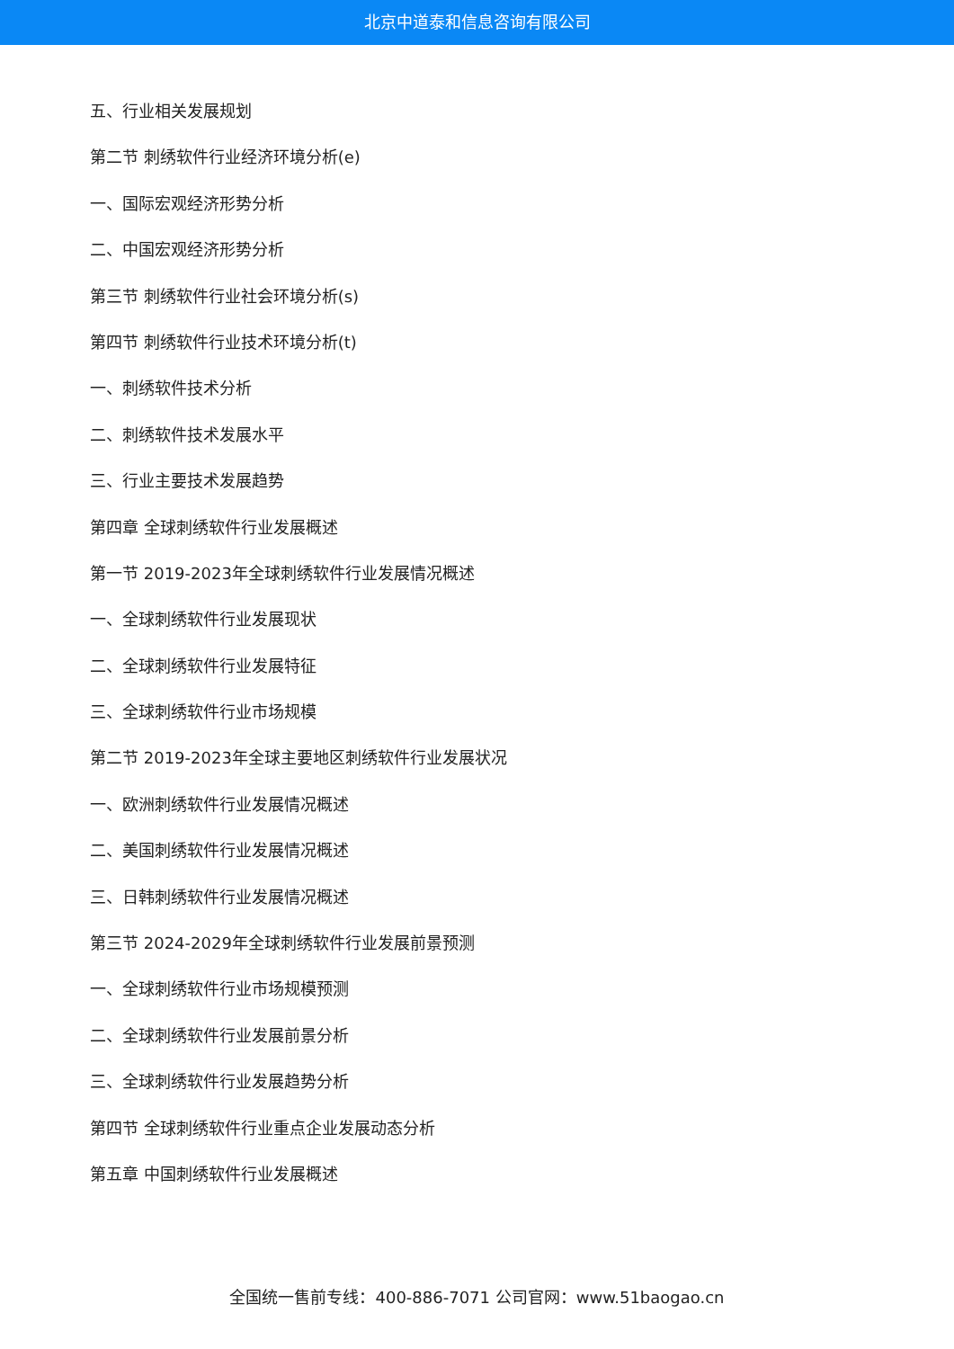北京中道泰和信息咨询有限公司
五、行业相关发展规划
第二节 刺绣软件行业经济环境分析(e)
一、国际宏观经济形势分析
二、中国宏观经济形势分析
第三节 刺绣软件行业社会环境分析(s)
第四节 刺绣软件行业技术环境分析(t)
一、刺绣软件技术分析
二、刺绣软件技术发展水平
三、行业主要技术发展趋势
第四章 全球刺绣软件行业发展概述
第一节 2019-2023年全球刺绣软件行业发展情况概述
一、全球刺绣软件行业发展现状
二、全球刺绣软件行业发展特征
三、全球刺绣软件行业市场规模
第二节 2019-2023年全球主要地区刺绣软件行业发展状况
一、欧洲刺绣软件行业发展情况概述
二、美国刺绣软件行业发展情况概述
三、日韩刺绣软件行业发展情况概述
第三节 2024-2029年全球刺绣软件行业发展前景预测
一、全球刺绣软件行业市场规模预测
二、全球刺绣软件行业发展前景分析
三、全球刺绣软件行业发展趋势分析
第四节 全球刺绣软件行业重点企业发展动态分析
第五章 中国刺绣软件行业发展概述
全国统一售前专线：400-886-7071 公司官网：www.51baogao.cn